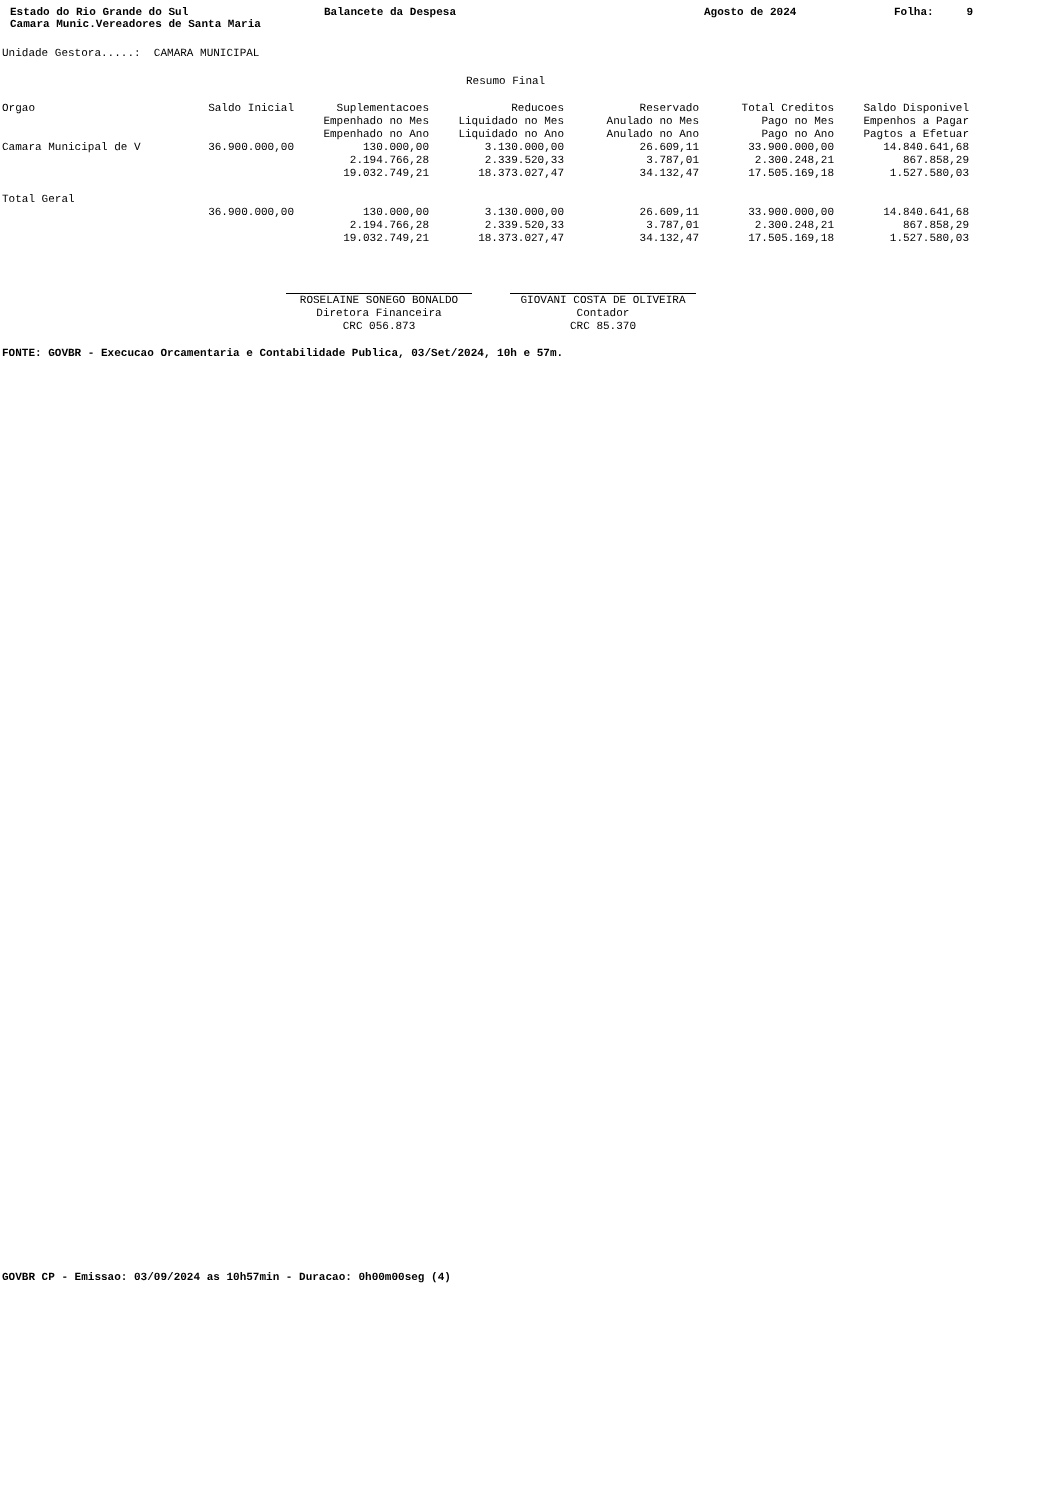Estado do Rio Grande do Sul Camara Munic.Vereadores de Santa Maria
Balancete da Despesa
Agosto de 2024
Folha: 9
Unidade Gestora.....: CAMARA MUNICIPAL
Resumo Final
| Orgao | Saldo Inicial | Suplementacoes Empenhado no Mes Empenhado no Ano | Reducoes Liquidado no Mes Liquidado no Ano | Reservado Anulado no Mes Anulado no Ano | Total Creditos Pago no Mes Pago no Ano | Saldo Disponivel Empenhos a Pagar Pagtos a Efetuar |
| --- | --- | --- | --- | --- | --- | --- |
| Camara Municipal de V | 36.900.000,00 | 130.000,00 2.194.766,28 19.032.749,21 | 3.130.000,00 2.339.520,33 18.373.027,47 | 26.609,11 3.787,01 34.132,47 | 33.900.000,00 2.300.248,21 17.505.169,18 | 14.840.641,68 867.858,29 1.527.580,03 |
| Total Geral | | | | | | |
| | 36.900.000,00 | 130.000,00 2.194.766,28 19.032.749,21 | 3.130.000,00 2.339.520,33 18.373.027,47 | 26.609,11 3.787,01 34.132,47 | 33.900.000,00 2.300.248,21 17.505.169,18 | 14.840.641,68 867.858,29 1.527.580,03 |
ROSELAINE SONEGO BONALDO
Diretora Financeira
CRC 056.873
GIOVANI COSTA DE OLIVEIRA
Contador
CRC 85.370
FONTE: GOVBR - Execucao Orcamentaria e Contabilidade Publica, 03/Set/2024, 10h e 57m.
GOVBR CP - Emissao: 03/09/2024 as 10h57min - Duracao: 0h00m00seg (4)